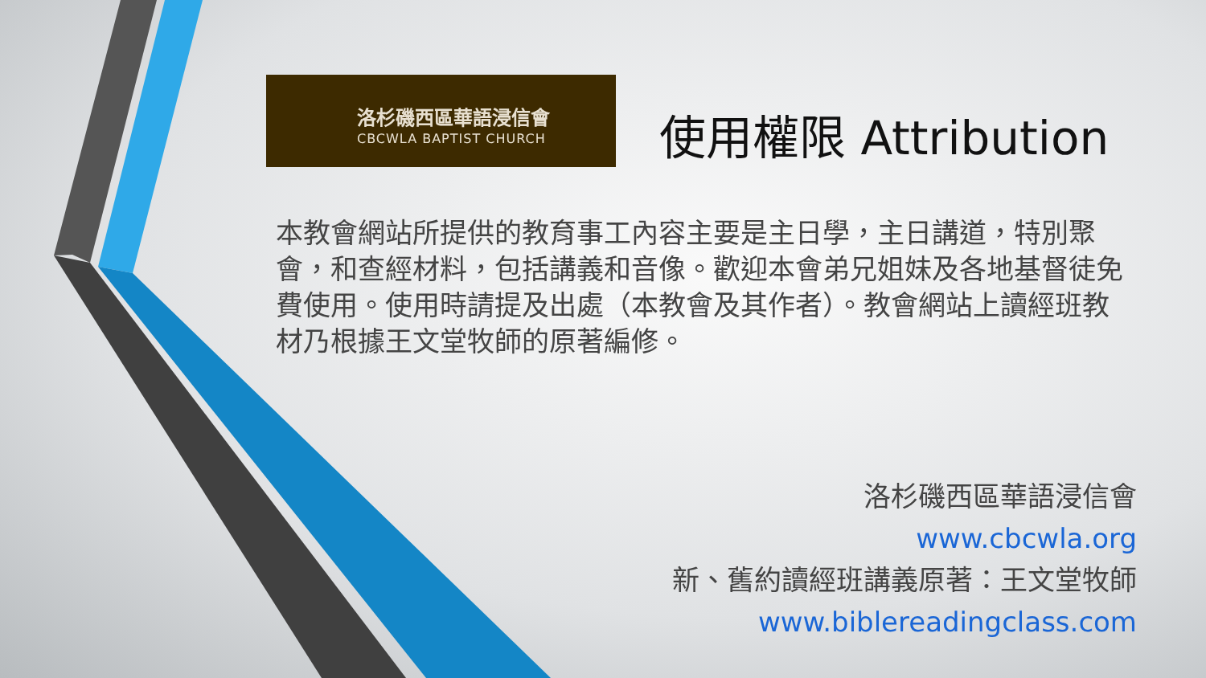洛杉磯西區華語浸信會
CBCWLA BAPTIST CHURCH
使用權限 Attribution
本教會網站所提供的教育事工內容主要是主日學，主日講道，特別聚會，和查經材料，包括講義和音像。歡迎本會弟兄姐妹及各地基督徒免費使用。使用時請提及出處（本教會及其作者）。教會網站上讀經班教材乃根據王文堂牧師的原著編修。
洛杉磯西區華語浸信會
www.cbcwla.org
新、舊約讀經班講義原著：王文堂牧師
www.biblereadingclass.com